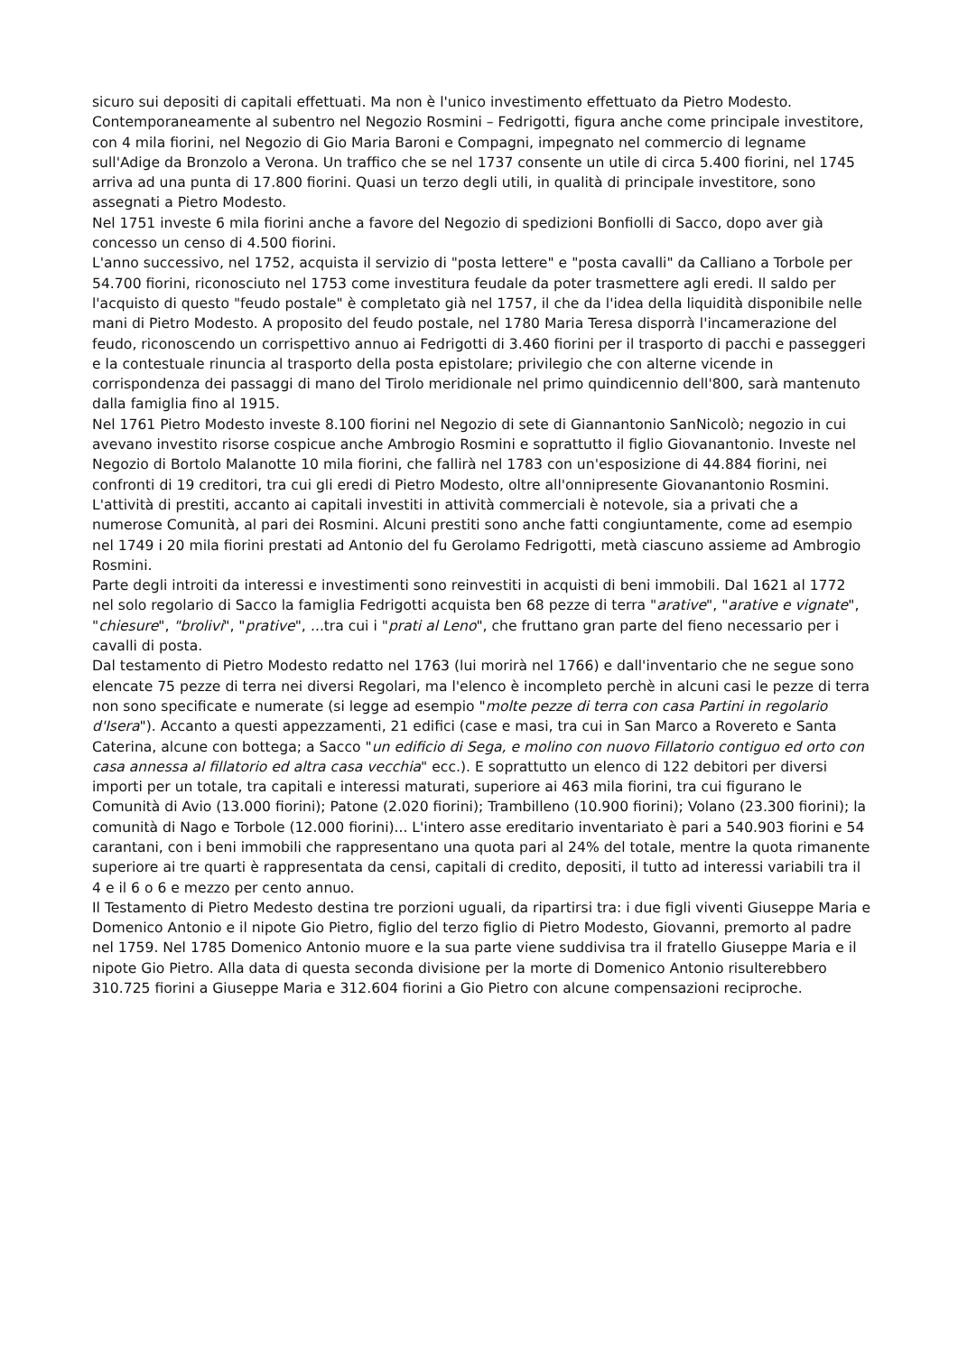sicuro sui depositi di capitali effettuati. Ma non è l'unico investimento effettuato da Pietro Modesto.
Contemporaneamente al subentro nel Negozio Rosmini – Fedrigotti, figura anche come principale investitore, con 4 mila fiorini, nel Negozio di Gio Maria Baroni e Compagni, impegnato nel commercio di legname sull'Adige da Bronzolo a Verona. Un traffico che se nel 1737 consente un utile di circa 5.400 fiorini, nel 1745 arriva ad una punta di 17.800 fiorini. Quasi un terzo degli utili, in qualità di principale investitore, sono assegnati a Pietro Modesto.
Nel 1751 investe 6 mila fiorini anche a favore del Negozio di spedizioni Bonfiolli di Sacco, dopo aver già concesso un censo di 4.500 fiorini.
L'anno successivo, nel 1752, acquista il servizio di "posta lettere" e "posta cavalli" da Calliano a Torbole per 54.700 fiorini, riconosciuto nel 1753 come investitura feudale da poter trasmettere agli eredi. Il saldo per l'acquisto di questo "feudo postale" è completato già nel 1757, il che da l'idea della liquidità disponibile nelle mani di Pietro Modesto. A proposito del feudo postale, nel 1780 Maria Teresa disporrà l'incamerazione del feudo, riconoscendo un corrispettivo annuo ai Fedrigotti di 3.460 fiorini per il trasporto di pacchi e passeggeri e la contestuale rinuncia al trasporto della posta epistolare; privilegio che con alterne vicende in corrispondenza dei passaggi di mano del Tirolo meridionale nel primo quindicennio dell'800, sarà mantenuto dalla famiglia fino al 1915.
Nel 1761 Pietro Modesto investe 8.100 fiorini nel Negozio di sete di Giannantonio SanNicolò; negozio in cui avevano investito risorse cospicue anche Ambrogio Rosmini e soprattutto il figlio Giovanantonio. Investe nel Negozio di Bortolo Malanotte 10 mila fiorini, che fallirà nel 1783 con un'esposizione di 44.884 fiorini, nei confronti di 19 creditori, tra cui gli eredi di Pietro Modesto, oltre all'onnipresente Giovanantonio Rosmini.
L'attività di prestiti, accanto ai capitali investiti in attività commerciali è notevole, sia a privati che a numerose Comunità, al pari dei Rosmini. Alcuni prestiti sono anche fatti congiuntamente, come ad esempio nel 1749 i 20 mila fiorini prestati ad Antonio del fu Gerolamo Fedrigotti, metà ciascuno assieme ad Ambrogio Rosmini.
Parte degli introiti da interessi e investimenti sono reinvestiti in acquisti di beni immobili. Dal 1621 al 1772 nel solo regolario di Sacco la famiglia Fedrigotti acquista ben 68 pezze di terra "arative", "arative e vignate", "chiesure", "brolivi", "prative", ... tra cui i "prati al Leno", che fruttano gran parte del fieno necessario per i cavalli di posta.
Dal testamento di Pietro Modesto redatto nel 1763 (lui morirà nel 1766) e dall'inventario che ne segue sono elencate 75 pezze di terra nei diversi Regolari, ma l'elenco è incompleto perchè in alcuni casi le pezze di terra non sono specificate e numerate (si legge ad esempio "molte pezze di terra con casa Partini in regolario d'Isera"). Accanto a questi appezzamenti, 21 edifici (case e masi, tra cui in San Marco a Rovereto e Santa Caterina, alcune con bottega; a Sacco "un edificio di Sega, e molino con nuovo Fillatorio contiguo ed orto con casa annessa al fillatorio ed altra casa vecchia" ecc.). E soprattutto un elenco di 122 debitori per diversi importi per un totale, tra capitali e interessi maturati, superiore ai 463 mila fiorini, tra cui figurano le Comunità di Avio (13.000 fiorini); Patone (2.020 fiorini); Trambilleno (10.900 fiorini); Volano (23.300 fiorini); la comunità di Nago e Torbole (12.000 fiorini)... L'intero asse ereditario inventariato è pari a 540.903 fiorini e 54 carantani, con i beni immobili che rappresentano una quota pari al 24% del totale, mentre la quota rimanente superiore ai tre quarti è rappresentata da censi, capitali di credito, depositi, il tutto ad interessi variabili tra il 4 e il 6 o 6 e mezzo per cento annuo.
Il Testamento di Pietro Medesto destina tre porzioni uguali, da ripartirsi tra: i due figli viventi Giuseppe Maria e Domenico Antonio e il nipote Gio Pietro, figlio del terzo figlio di Pietro Modesto, Giovanni, premorto al padre nel 1759. Nel 1785 Domenico Antonio muore e la sua parte viene suddivisa tra il fratello Giuseppe Maria e il nipote Gio Pietro. Alla data di questa seconda divisione per la morte di Domenico Antonio risulterebbero 310.725 fiorini a Giuseppe Maria e 312.604 fiorini a Gio Pietro con alcune compensazioni reciproche.